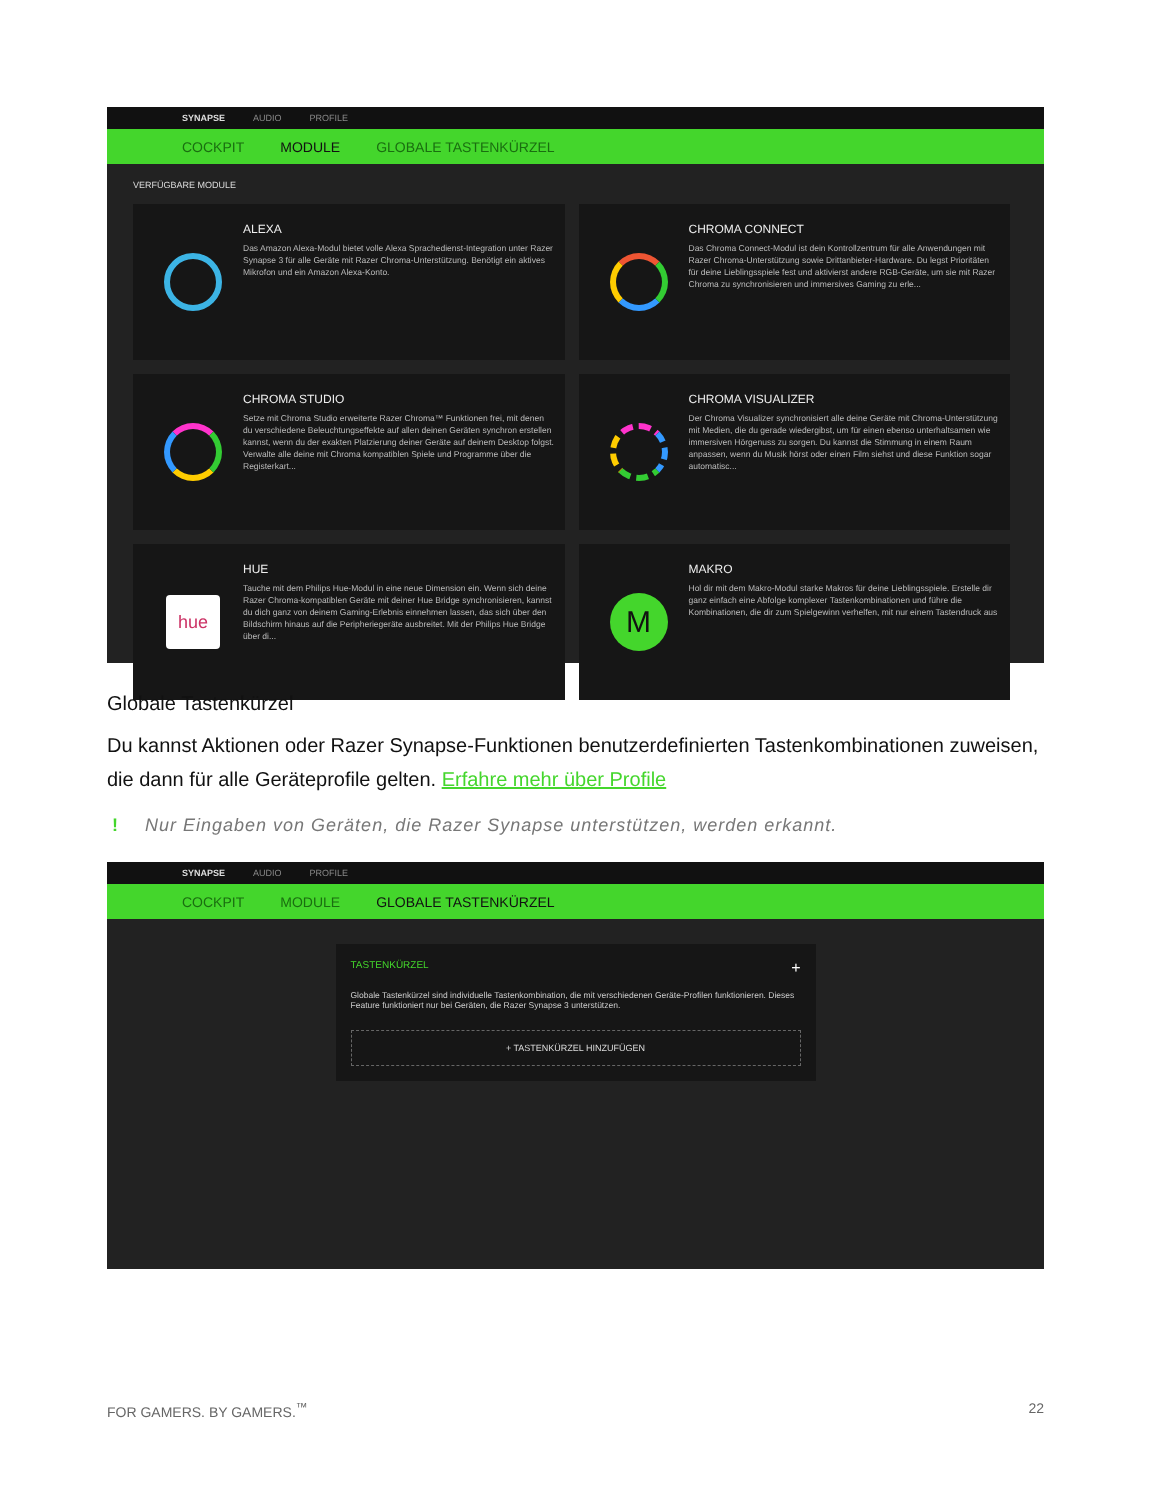SYNAPSE AUDIO PROFILE
COCKPIT MODULE GLOBALE TASTENKÜRZEL
VERFÜGBARE MODULE
ALEXA
Das Amazon Alexa-Modul bietet volle Alexa Sprachedienst-Integration unter Razer Synapse 3 für alle Geräte mit Razer Chroma-Unterstützung. Benötigt ein aktives Mikrofon und ein Amazon Alexa-Konto.
CHROMA CONNECT
Das Chroma Connect-Modul ist dein Kontrollzentrum für alle Anwendungen mit Razer Chroma-Unterstützung sowie Drittanbieter-Hardware. Du legst Prioritäten für deine Lieblingsspiele fest und aktivierst andere RGB-Geräte, um sie mit Razer Chroma zu synchronisieren und immersives Gaming zu erle...
CHROMA STUDIO
Setze mit Chroma Studio erweiterte Razer Chroma™ Funktionen frei, mit denen du verschiedene Beleuchtungseffekte auf allen deinen Geräten synchron erstellen kannst, wenn du der exakten Platzierung deiner Geräte auf deinem Desktop folgst. Verwalte alle deine mit Chroma kompatiblen Spiele und Programme über die Registerkart...
CHROMA VISUALIZER
Der Chroma Visualizer synchronisiert alle deine Geräte mit Chroma-Unterstützung mit Medien, die du gerade wiedergibst, um für einen ebenso unterhaltsamen wie immersiven Hörgenuss zu sorgen. Du kannst die Stimmung in einem Raum anpassen, wenn du Musik hörst oder einen Film siehst und diese Funktion sogar automatisc...
hue
HUE
Tauche mit dem Philips Hue-Modul in eine neue Dimension ein. Wenn sich deine Razer Chroma-kompatiblen Geräte mit deiner Hue Bridge synchronisieren, kannst du dich ganz von deinem Gaming-Erlebnis einnehmen lassen, das sich über den Bildschirm hinaus auf die Peripheriegeräte ausbreitet. Mit der Philips Hue Bridge über di...
M
MAKRO
Hol dir mit dem Makro-Modul starke Makros für deine Lieblingsspiele. Erstelle dir ganz einfach eine Abfolge komplexer Tastenkombinationen und führe die Kombinationen, die dir zum Spielgewinn verhelfen, mit nur einem Tastendruck aus
Globale Tastenkürzel
Du kannst Aktionen oder Razer Synapse-Funktionen benutzerdefinierten Tastenkombinationen zuweisen, die dann für alle Geräteprofile gelten. Erfahre mehr über Profile
! Nur Eingaben von Geräten, die Razer Synapse unterstützen, werden erkannt.
SYNAPSE AUDIO PROFILE
COCKPIT MODULE GLOBALE TASTENKÜRZEL
TASTENKÜRZEL +
Globale Tastenkürzel sind individuelle Tastenkombination, die mit verschiedenen Geräte-Profilen funktionieren. Dieses Feature funktioniert nur bei Geräten, die Razer Synapse 3 unterstützen.
+ TASTENKÜRZEL HINZUFÜGEN
FOR GAMERS. BY GAMERS.<sup>™</sup> 22